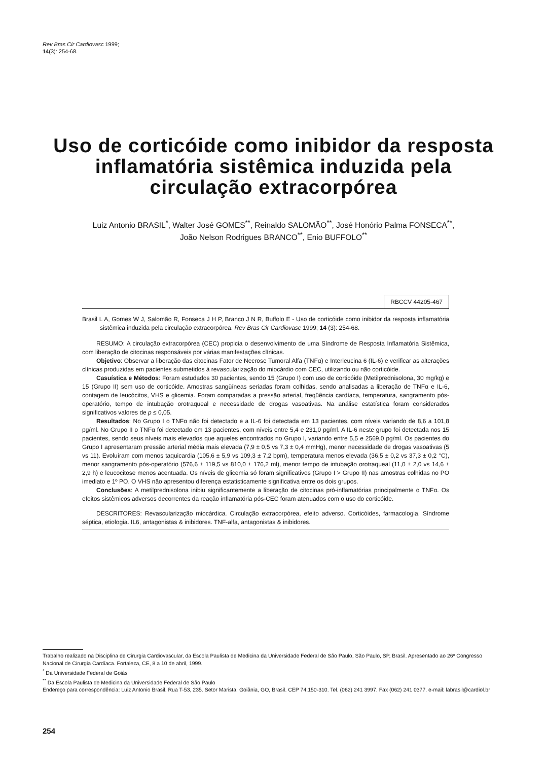Rev Bras Cir Cardiovasc 1999;
14(3): 254-68.
Uso de corticóide como inibidor da resposta inflamatória sistêmica induzida pela circulação extracorpórea
Luiz Antonio BRASIL<sup>*</sup>, Walter José GOMES<sup>**</sup>, Reinaldo SALOMÃO<sup>**</sup>, José Honório Palma FONSECA<sup>**</sup>,
João Nelson Rodrigues BRANCO<sup>**</sup>, Enio BUFFOLO<sup>**</sup>
RBCCV 44205-467
Brasil L A, Gomes W J, Salomão R, Fonseca J H P, Branco J N R, Buffolo E - Uso de corticóide como inibidor da resposta inflamatória sistêmica induzida pela circulação extracorpórea. Rev Bras Cir Cardiovasc 1999; 14 (3): 254-68.
RESUMO: A circulação extracorpórea (CEC) propicia o desenvolvimento de uma Síndrome de Resposta Inflamatória Sistêmica, com liberação de citocinas responsáveis por várias manifestações clínicas.
Objetivo: Observar a liberação das citocinas Fator de Necrose Tumoral Alfa (TNFα) e Interleucina 6 (IL-6) e verificar as alterações clínicas produzidas em pacientes submetidos à revascularização do miocárdio com CEC, utilizando ou não corticóide.
Casuística e Métodos: Foram estudados 30 pacientes, sendo 15 (Grupo I) com uso de corticóide (Metilprednisolona, 30 mg/kg) e 15 (Grupo II) sem uso de corticóide. Amostras sangüíneas seriadas foram colhidas, sendo analisadas a liberação de TNFα e IL-6, contagem de leucócitos, VHS e glicemia. Foram comparadas a pressão arterial, freqüência cardíaca, temperatura, sangramento pós-operatório, tempo de intubação orotraqueal e necessidade de drogas vasoativas. Na análise estatística foram considerados significativos valores de p ≤ 0,05.
Resultados: No Grupo I o TNFα não foi detectado e a IL-6 foi detectada em 13 pacientes, com níveis variando de 8,6 a 101,8 pg/ml. No Grupo II o TNFα foi detectado em 13 pacientes, com níveis entre 5,4 e 231,0 pg/ml. A IL-6 neste grupo foi detectada nos 15 pacientes, sendo seus níveis mais elevados que aqueles encontrados no Grupo I, variando entre 5,5 e 2569,0 pg/ml. Os pacientes do Grupo I apresentaram pressão arterial média mais elevada (7,9 ± 0,5 vs 7,3 ± 0,4 mmHg), menor necessidade de drogas vasoativas (5 vs 11). Evoluíram com menos taquicardia (105,6 ± 5,9 vs 109,3 ± 7,2 bpm), temperatura menos elevada (36,5 ± 0,2 vs 37,3 ± 0,2 °C), menor sangramento pós-operatório (576,6 ± 119,5 vs 810,0 ± 176,2 ml), menor tempo de intubação orotraqueal (11,0 ± 2,0 vs 14,6 ± 2,9 h) e leucocitose menos acentuada. Os níveis de glicemia só foram significativos (Grupo I > Grupo II) nas amostras colhidas no PO imediato e 1º PO. O VHS não apresentou diferença estatisticamente significativa entre os dois grupos.
Conclusões: A metilprednisolona inibiu significantemente a liberação de citocinas pró-inflamatórias principalmente o TNFα. Os efeitos sistêmicos adversos decorrentes da reação inflamatória pós-CEC foram atenuados com o uso do corticóide.
DESCRITORES: Revascularização miocárdica. Circulação extracorpórea, efeito adverso. Corticóides, farmacologia. Síndrome séptica, etiologia. IL6, antagonistas & inibidores. TNF-alfa, antagonistas & inibidores.
Trabalho realizado na Disciplina de Cirurgia Cardiovascular, da Escola Paulista de Medicina da Universidade Federal de São Paulo, São Paulo, SP, Brasil. Apresentado ao 26º Congresso Nacional de Cirurgia Cardíaca. Fortaleza, CE, 8 a 10 de abril, 1999.
<sup>*</sup> Da Universidade Federal de Goiás
<sup>**</sup> Da Escola Paulista de Medicina da Universidade Federal de São Paulo
Endereço para correspondência: Luiz Antonio Brasil. Rua T-53, 235. Setor Marista. Goiânia, GO, Brasil. CEP 74.150-310. Tel. (062) 241 3997. Fax (062) 241 0377. e-mail: labrasil@cardiol.br
254